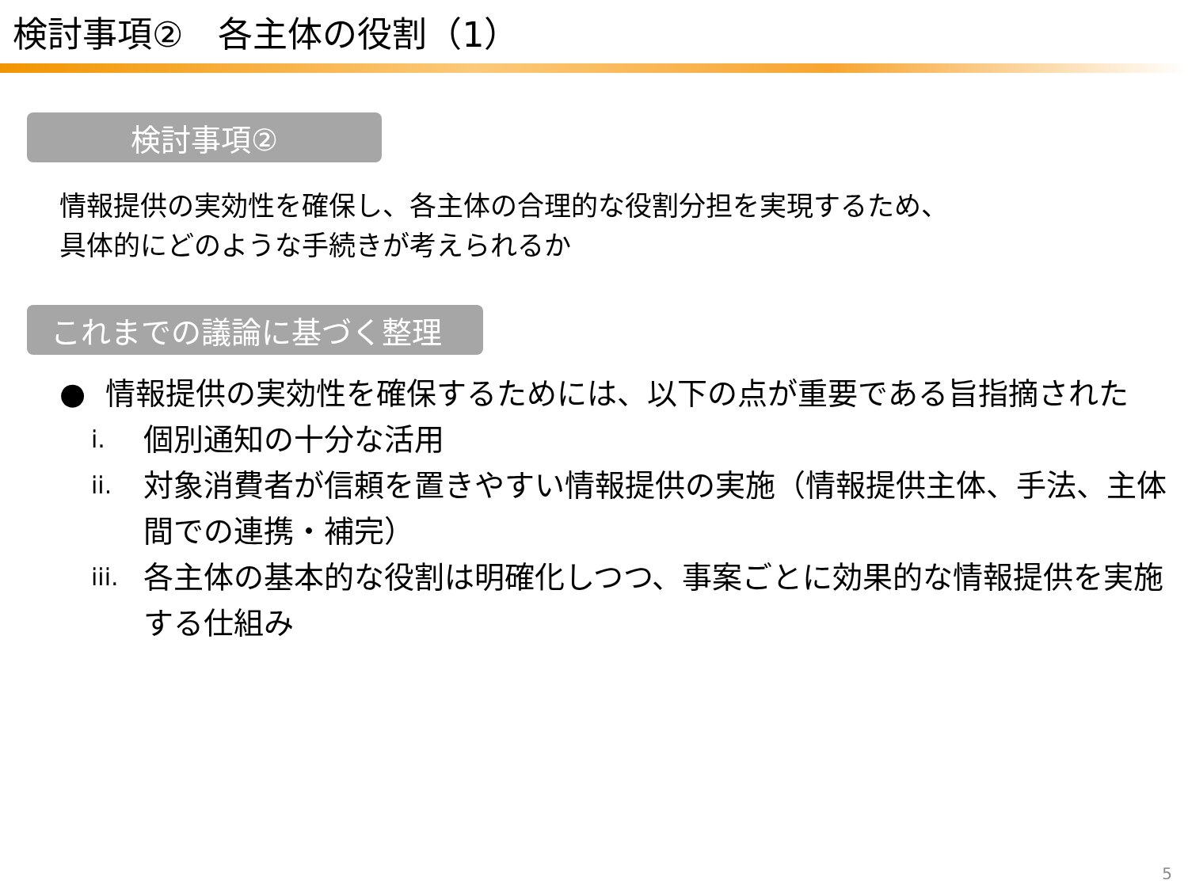検討事項②　各主体の役割（1）
検討事項②
情報提供の実効性を確保し、各主体の合理的な役割分担を実現するため、
具体的にどのような手続きが考えられるか
これまでの議論に基づく整理
● 情報提供の実効性を確保するためには、以下の点が重要である旨指摘された
i. 個別通知の十分な活用
ii. 対象消費者が信頼を置きやすい情報提供の実施（情報提供主体、手法、主体間での連携・補完）
iii. 各主体の基本的な役割は明確化しつつ、事案ごとに効果的な情報提供を実施する仕組み
5